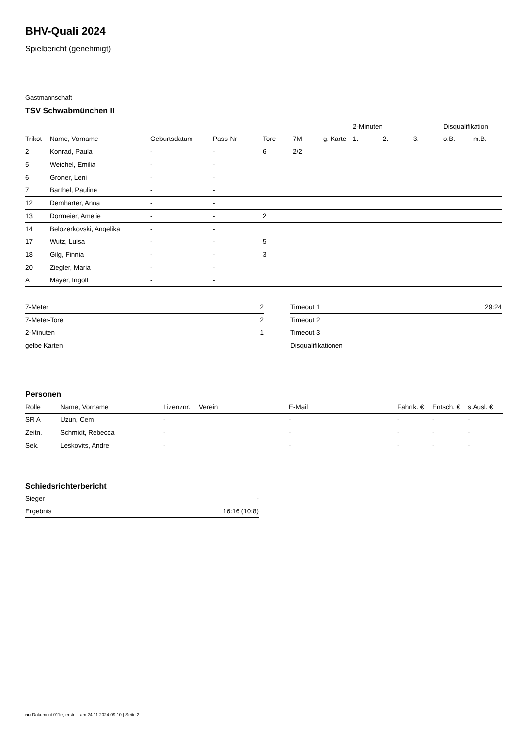BHV-Quali 2024
Spielbericht (genehmigt)
Gastmannschaft
TSV Schwabmünchen II
| | | | | | | | 2-Minuten | | | Disqualifikation | |
| --- | --- | --- | --- | --- | --- | --- | --- | --- | --- | --- | --- |
| Trikot | Name, Vorname | Geburtsdatum | Pass-Nr | Tore | 7M | g. Karte | 1. | 2. | 3. | o.B. | m.B. |
| 2 | Konrad, Paula | - | - | 6 | 2/2 | | | | | | |
| 5 | Weichel, Emilia | - | - | | | | | | | | |
| 6 | Groner, Leni | - | - | | | | | | | | |
| 7 | Barthel, Pauline | - | - | | | | | | | | |
| 12 | Demharter, Anna | - | - | | | | | | | | |
| 13 | Dormeier, Amelie | - | - | 2 | | | | | | | |
| 14 | Belozerkovski, Angelika | - | - | | | | | | | | |
| 17 | Wutz, Luisa | - | - | 5 | | | | | | | |
| 18 | Gilg, Finnia | - | - | 3 | | | | | | | |
| 20 | Ziegler, Maria | - | - | | | | | | | | |
| A | Mayer, Ingolf | - | - | | | | | | | | |
| 7-Meter | 2 |
| 7-Meter-Tore | 2 |
| 2-Minuten | 1 |
| gelbe Karten | |
| Timeout 1 | 29:24 |
| Timeout 2 | |
| Timeout 3 | |
| Disqualifikationen | |
Personen
| Rolle | Name, Vorname | Lizenznr. | Verein | E-Mail | Fahrtk. € | Entsch. € | s.Ausl. € |
| --- | --- | --- | --- | --- | --- | --- | --- |
| SR A | Uzun, Cem | - | | - | - | - | - |
| Zeitn. | Schmidt, Rebecca | - | | - | - | - | - |
| Sek. | Leskovits, Andre | - | | - | - | - | - |
Schiedsrichterbericht
| Sieger | - |
| Ergebnis | 16:16 (10:8) |
nu.Dokument 011e, erstellt am 24.11.2024 09:10 | Seite 2